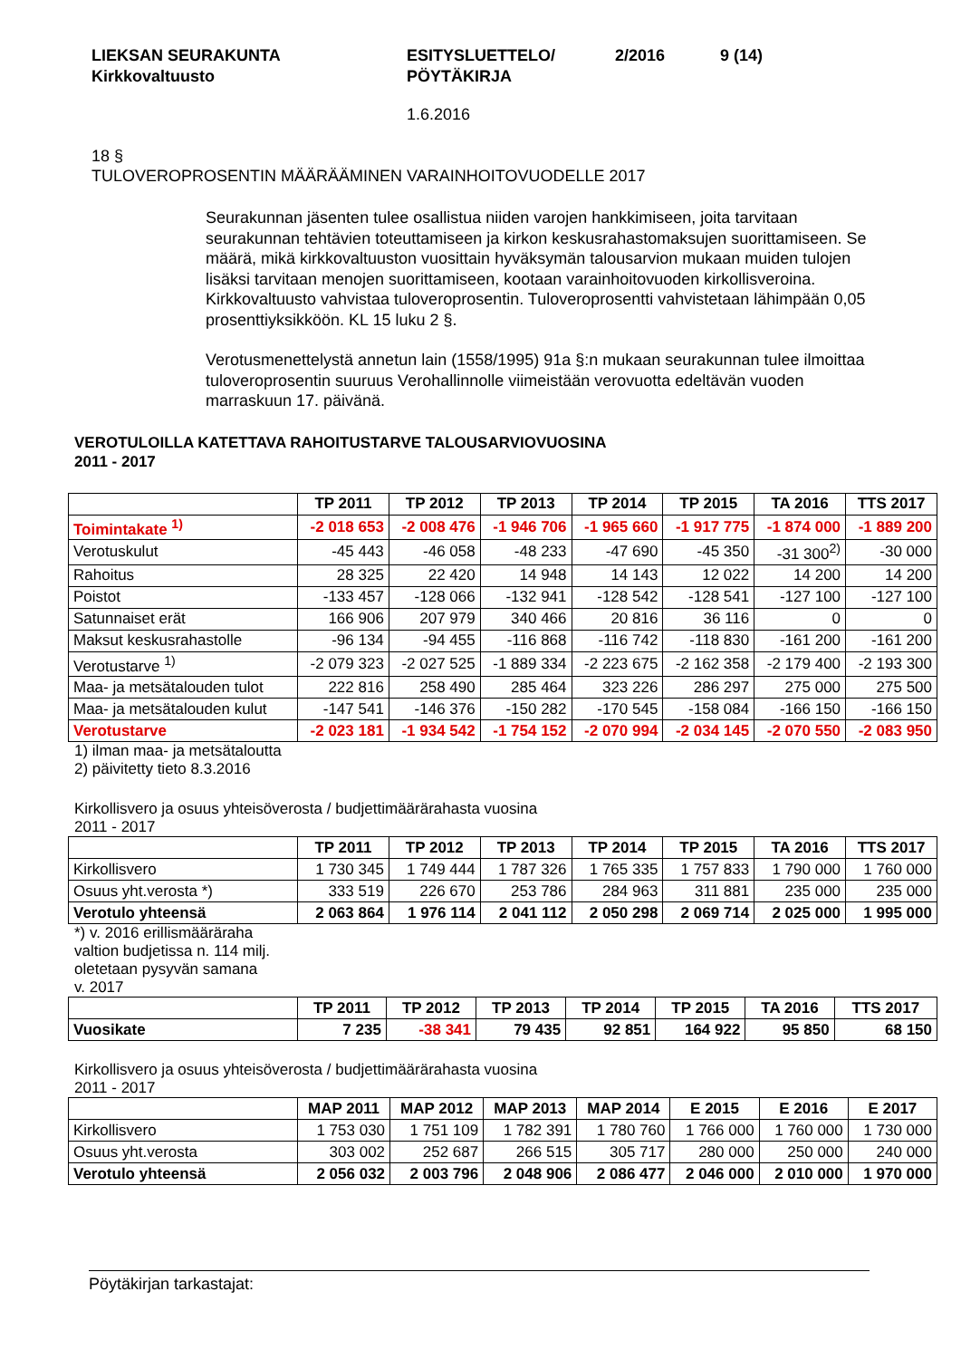LIEKSAN SEURAKUNTA
Kirkkovaltuusto
ESITYSLUETTELO/
PÖYTÄKIRJA
2/2016 9 (14)
1.6.2016
18 §
TULOVEROPROSENTIN MÄÄRÄÄMINEN VARAINHOITOVUODELLE 2017
Seurakunnan jäsenten tulee osallistua niiden varojen hankkimiseen, joita tarvitaan seurakunnan tehtävien toteuttamiseen ja kirkon keskusrahastomaksujen suorittamiseen. Se määrä, mikä kirkkovaltuuston vuosittain hyväksymän talousarvion mukaan muiden tulojen lisäksi tarvitaan menojen suorittamiseen, kootaan varainhoitovuoden kirkollisveroina. Kirkkovaltuusto vahvistaa tuloveroprosentin. Tuloveroprosentti vahvistetaan lähimpään 0,05 prosenttiyksikköön. KL 15 luku 2 §.
Verotusmenettelystä annetun lain (1558/1995) 91a §:n mukaan seurakunnan tulee ilmoittaa tuloveroprosentin suuruus Verohallinnolle viimeistään verovuotta edeltävän vuoden marraskuun 17. päivänä.
VEROTULOILLA KATETTAVA RAHOITUSTARVE TALOUSARVIOVUOSINA
2011 - 2017
| | TP 2011 | TP 2012 | TP 2013 | TP 2014 | TP 2015 | TA 2016 | TTS 2017 |
| --- | --- | --- | --- | --- | --- | --- | --- |
| Toimintakate <sup>1)</sup> | -2 018 653 | -2 008 476 | -1 946 706 | -1 965 660 | -1 917 775 | -1 874 000 | -1 889 200 |
| Verotuskulut | -45 443 | -46 058 | -48 233 | -47 690 | -45 350 | -31 300<sup>2)</sup> | -30 000 |
| Rahoitus | 28 325 | 22 420 | 14 948 | 14 143 | 12 022 | 14 200 | 14 200 |
| Poistot | -133 457 | -128 066 | -132 941 | -128 542 | -128 541 | -127 100 | -127 100 |
| Satunnaiset erät | 166 906 | 207 979 | 340 466 | 20 816 | 36 116 | 0 | 0 |
| Maksut keskusrahastolle | -96 134 | -94 455 | -116 868 | -116 742 | -118 830 | -161 200 | -161 200 |
| Verotustarve <sup>1)</sup> | -2 079 323 | -2 027 525 | -1 889 334 | -2 223 675 | -2 162 358 | -2 179 400 | -2 193 300 |
| Maa- ja metsätalouden tulot | 222 816 | 258 490 | 285 464 | 323 226 | 286 297 | 275 000 | 275 500 |
| Maa- ja metsätalouden kulut | -147 541 | -146 376 | -150 282 | -170 545 | -158 084 | -166 150 | -166 150 |
| Verotustarve | -2 023 181 | -1 934 542 | -1 754 152 | -2 070 994 | -2 034 145 | -2 070 550 | -2 083 950 |
1) ilman maa- ja metsätaloutta
2) päivitetty tieto 8.3.2016
Kirkollisvero ja osuus yhteisöverosta / budjettimäärärahasta vuosina
2011 - 2017
| | TP 2011 | TP 2012 | TP 2013 | TP 2014 | TP 2015 | TA 2016 | TTS 2017 |
| --- | --- | --- | --- | --- | --- | --- | --- |
| Kirkollisvero | 1 730 345 | 1 749 444 | 1 787 326 | 1 765 335 | 1 757 833 | 1 790 000 | 1 760 000 |
| Osuus yht.verosta *) | 333 519 | 226 670 | 253 786 | 284 963 | 311 881 | 235 000 | 235 000 |
| Verotulo yhteensä | 2 063 864 | 1 976 114 | 2 041 112 | 2 050 298 | 2 069 714 | 2 025 000 | 1 995 000 |
*) v. 2016 erillismääräraha
valtion budjetissa n. 114 milj.
oletetaan pysyvän samana
v. 2017
| | TP 2011 | TP 2012 | TP 2013 | TP 2014 | TP 2015 | TA 2016 | TTS 2017 |
| --- | --- | --- | --- | --- | --- | --- | --- |
| Vuosikate | 7 235 | -38 341 | 79 435 | 92 851 | 164 922 | 95 850 | 68 150 |
Kirkollisvero ja osuus yhteisöverosta / budjettimäärärahasta vuosina
2011 - 2017
| | MAP 2011 | MAP 2012 | MAP 2013 | MAP 2014 | E 2015 | E 2016 | E 2017 |
| --- | --- | --- | --- | --- | --- | --- | --- |
| Kirkollisvero | 1 753 030 | 1 751 109 | 1 782 391 | 1 780 760 | 1 766 000 | 1 760 000 | 1 730 000 |
| Osuus yht.verosta | 303 002 | 252 687 | 266 515 | 305 717 | 280 000 | 250 000 | 240 000 |
| Verotulo yhteensä | 2 056 032 | 2 003 796 | 2 048 906 | 2 086 477 | 2 046 000 | 2 010 000 | 1 970 000 |
Pöytäkirjan tarkastajat: